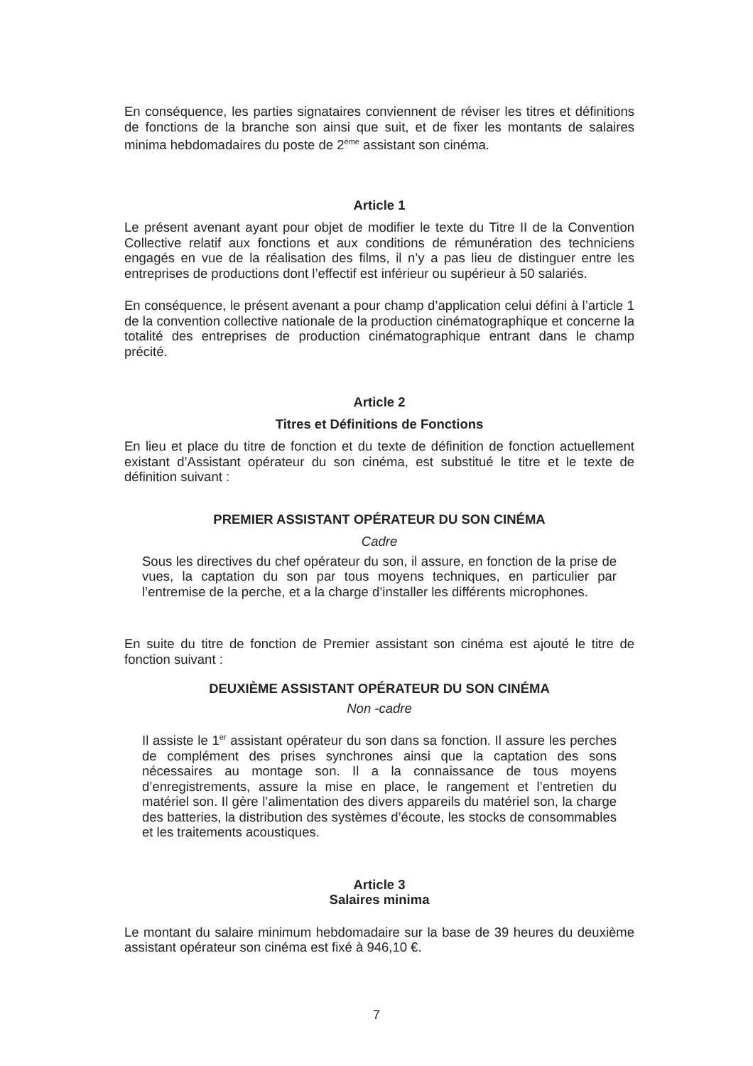En conséquence, les parties signataires conviennent de réviser les titres et définitions de fonctions de la branche son ainsi que suit, et de fixer les montants de salaires minima hebdomadaires du poste de 2<sup>ème</sup> assistant son cinéma.
Article 1
Le présent avenant ayant pour objet de modifier le texte du Titre II de la Convention Collective relatif aux fonctions et aux conditions de rémunération des techniciens engagés en vue de la réalisation des films, il n’y a pas lieu de distinguer entre les entreprises de productions dont l’effectif est inférieur ou supérieur à 50 salariés.
En conséquence, le présent avenant a pour champ d’application celui défini à l’article 1 de la convention collective nationale de la production cinématographique et concerne la totalité des entreprises de production cinématographique entrant dans le champ précité.
Article 2
Titres et Définitions de Fonctions
En lieu et place du titre de fonction et du texte de définition de fonction actuellement existant d’Assistant opérateur du son cinéma, est substitué le titre et le texte de définition suivant :
PREMIER ASSISTANT OPÉRATEUR DU SON CINÉMA
Cadre
Sous les directives du chef opérateur du son, il assure, en fonction de la prise de vues, la captation du son par tous moyens techniques, en particulier par l’entremise de la perche, et a la charge d’installer les différents microphones.
En suite du titre de fonction de Premier assistant son cinéma est ajouté le titre de fonction suivant :
DEUXIÈME ASSISTANT OPÉRATEUR DU SON CINÉMA
Non -cadre
Il assiste le 1<sup>er</sup> assistant opérateur du son dans sa fonction. Il assure les perches de complément des prises synchrones ainsi que la captation des sons nécessaires au montage son. Il a la connaissance de tous moyens d’enregistrements, assure la mise en place, le rangement et l’entretien du matériel son. Il gère l’alimentation des divers appareils du matériel son, la charge des batteries, la distribution des systèmes d’écoute, les stocks de consommables et les traitements acoustiques.
Article 3
Salaires minima
Le montant du salaire minimum hebdomadaire sur la base de 39 heures du deuxième assistant opérateur son cinéma est fixé à 946,10 €.
7